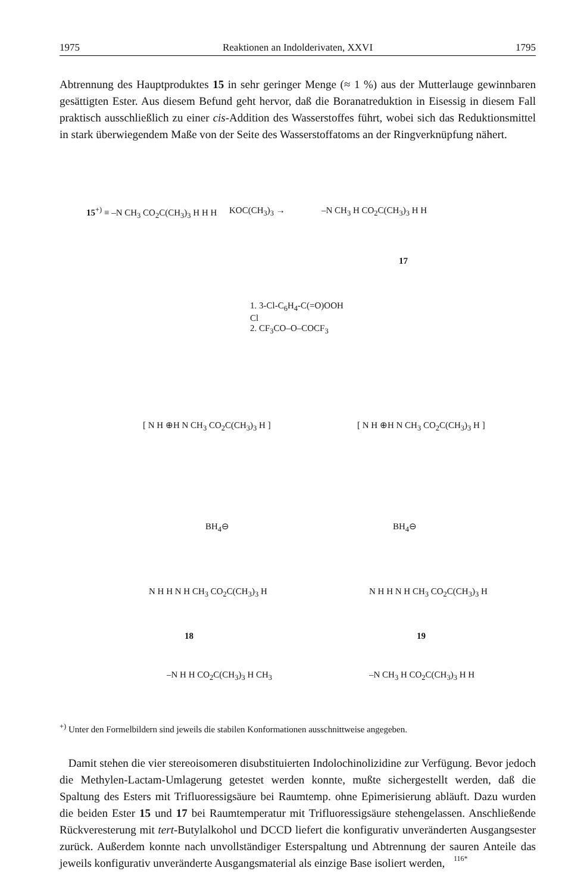1975 Reaktionen an Indolderivaten, XXVI 1795
Abtrennung des Hauptproduktes 15 in sehr geringer Menge (≈ 1 %) aus der Mutterlauge gewinnbaren gesättigten Ester. Aus diesem Befund geht hervor, daß die Boranatreduktion in Eisessig in diesem Fall praktisch ausschließlich zu einer cis-Addition des Wasserstoffes führt, wobei sich das Reduktionsmittel in stark überwiegendem Maße von der Seite des Wasserstoffatoms an der Ringverknüpfung nähert.
15<sup>+)</sup> ≡ –N CH<sub>3</sub> CO<sub>2</sub>C(CH<sub>3</sub>)<sub>3</sub> H H H KOC(CH<sub>3</sub>)<sub>3</sub> → –N CH<sub>3</sub> H CO<sub>2</sub>C(CH<sub>3</sub>)<sub>3</sub> H H
17
1. 3-Cl-C<sub>6</sub>H<sub>4</sub>-C(=O)OOH
Cl
2. CF<sub>3</sub>CO–O–COCF<sub>3</sub>
[ N H ⊕H N CH<sub>3</sub> CO<sub>2</sub>C(CH<sub>3</sub>)<sub>3</sub> H ] [ N H ⊕H N CH<sub>3</sub> CO<sub>2</sub>C(CH<sub>3</sub>)<sub>3</sub> H ]
BH<sub>4</sub>⊖ BH<sub>4</sub>⊖
N H H N H CH<sub>3</sub> CO<sub>2</sub>C(CH<sub>3</sub>)<sub>3</sub> H N H H N H CH<sub>3</sub> CO<sub>2</sub>C(CH<sub>3</sub>)<sub>3</sub> H
18 19
–N H H CO<sub>2</sub>C(CH<sub>3</sub>)<sub>3</sub> H CH<sub>3</sub> –N CH<sub>3</sub> H CO<sub>2</sub>C(CH<sub>3</sub>)<sub>3</sub> H H
<sup>+)</sup> Unter den Formelbildern sind jeweils die stabilen Konformationen ausschnittweise angegeben.
Damit stehen die vier stereoisomeren disubstituierten Indolochinolizidine zur Verfügung. Bevor jedoch die Methylen-Lactam-Umlagerung getestet werden konnte, mußte sichergestellt werden, daß die Spaltung des Esters mit Trifluoressigsäure bei Raumtemp. ohne Epimerisierung abläuft. Dazu wurden die beiden Ester 15 und 17 bei Raumtemperatur mit Trifluoressigsäure stehengelassen. Anschließende Rückveresterung mit tert-Butylalkohol und DCCD liefert die konfigurativ unveränderten Ausgangsester zurück. Außerdem konnte nach unvollständiger Esterspaltung und Abtrennung der sauren Anteile das jeweils konfigurativ unveränderte Ausgangsmaterial als einzige Base isoliert werden,
116*